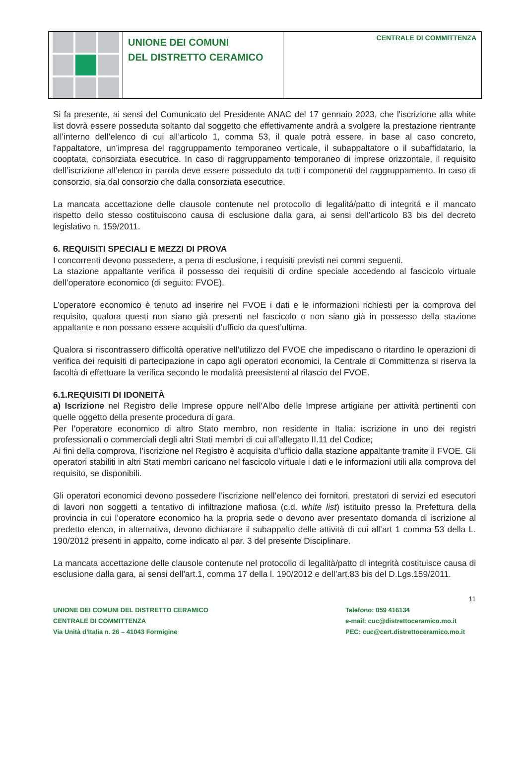UNIONE DEI COMUNI
DEL DISTRETTO CERAMICO
CENTRALE DI COMMITTENZA
Si fa presente, ai sensi del Comunicato del Presidente ANAC del 17 gennaio 2023, che l'iscrizione alla white list dovrà essere posseduta soltanto dal soggetto che effettivamente andrà a svolgere la prestazione rientrante all’interno dell’elenco di cui all’articolo 1, comma 53, il quale potrà essere, in base al caso concreto, l'appaltatore, un’impresa del raggruppamento temporaneo verticale, il subappaltatore o il subaffidatario, la cooptata, consorziata esecutrice. In caso di raggruppamento temporaneo di imprese orizzontale, il requisito dell’iscrizione all’elenco in parola deve essere posseduto da tutti i componenti del raggruppamento. In caso di consorzio, sia dal consorzio che dalla consorziata esecutrice.
La mancata accettazione delle clausole contenute nel protocollo di legalitá/patto di integritá e il mancato rispetto dello stesso costituiscono causa di esclusione dalla gara, ai sensi dell’articolo 83 bis del decreto legislativo n. 159/2011.
6. REQUISITI SPECIALI E MEZZI DI PROVA
I concorrenti devono possedere, a pena di esclusione, i requisiti previsti nei commi seguenti.
La stazione appaltante verifica il possesso dei requisiti di ordine speciale accedendo al fascicolo virtuale dell’operatore economico (di seguito: FVOE).
L’operatore economico è tenuto ad inserire nel FVOE i dati e le informazioni richiesti per la comprova del requisito, qualora questi non siano già presenti nel fascicolo o non siano già in possesso della stazione appaltante e non possano essere acquisiti d’ufficio da quest’ultima.
Qualora si riscontrassero difficoltà operative nell’utilizzo del FVOE che impediscano o ritardino le operazioni di verifica dei requisiti di partecipazione in capo agli operatori economici, la Centrale di Committenza si riserva la facoltà di effettuare la verifica secondo le modalità preesistenti al rilascio del FVOE.
6.1.REQUISITI DI IDONEITÀ
a) Iscrizione nel Registro delle Imprese oppure nell’Albo delle Imprese artigiane per attività pertinenti con quelle oggetto della presente procedura di gara.
Per l’operatore economico di altro Stato membro, non residente in Italia: iscrizione in uno dei registri professionali o commerciali degli altri Stati membri di cui all’allegato II.11 del Codice;
Ai fini della comprova, l’iscrizione nel Registro è acquisita d’ufficio dalla stazione appaltante tramite il FVOE. Gli operatori stabiliti in altri Stati membri caricano nel fascicolo virtuale i dati e le informazioni utili alla comprova del requisito, se disponibili.
Gli operatori economici devono possedere l’iscrizione nell’elenco dei fornitori, prestatori di servizi ed esecutori di lavori non soggetti a tentativo di infiltrazione mafiosa (c.d. white list) istituito presso la Prefettura della provincia in cui l’operatore economico ha la propria sede o devono aver presentato domanda di iscrizione al predetto elenco, in alternativa, devono dichiarare il subappalto delle attività di cui all’art 1 comma 53 della L. 190/2012 presenti in appalto, come indicato al par. 3 del presente Disciplinare.
La mancata accettazione delle clausole contenute nel protocollo di legalità/patto di integrità costituisce causa di esclusione dalla gara, ai sensi dell’art.1, comma 17 della l. 190/2012 e dell’art.83 bis del D.Lgs.159/2011.
11
UNIONE DEI COMUNI DEL DISTRETTO CERAMICO
CENTRALE DI COMMITTENZA
Via Unità d’Italia n. 26 – 41043 Formigine
Telefono: 059 416134
e-mail: cuc@distrettoceramico.mo.it
PEC: cuc@cert.distrettoceramico.mo.it